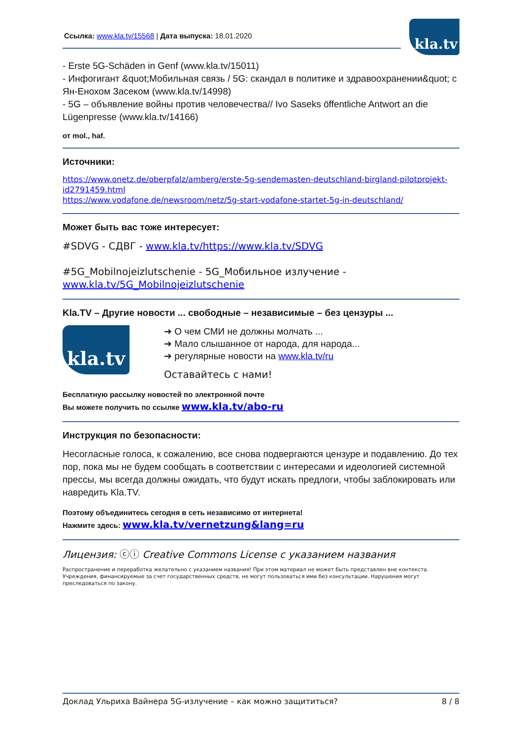kla.tv
Ссылка: www.kla.tv/15568 | Дата выпуска: 18.01.2020
- Erste 5G-Schäden in Genf (www.kla.tv/15011)
- Инфогигант &quot;Мобильная связь / 5G: скандал в политике и здравоохранении&quot; с Ян-Енохом Засеком (www.kla.tv/14998)
- 5G – объявление войны против человечества// Ivo Saseks öffentliche Antwort an die Lügenpresse (www.kla.tv/14166)
от mol., haf.
Источники:
https://www.onetz.de/oberpfalz/amberg/erste-5g-sendemasten-deutschland-birgland-pilotprojekt-id2791459.html
https://www.vodafone.de/newsroom/netz/5g-start-vodafone-startet-5g-in-deutschland/
Может быть вас тоже интересует:
#SDVG - СДВГ - www.kla.tv/https://www.kla.tv/SDVG
#5G_Mobilnojeizlutschenie - 5G_Мобильное излучение - www.kla.tv/5G_Mobilnojeizlutschenie
Kla.TV – Другие новости ... свободные – независимые – без цензуры ...
kla.tv
➔ О чем СМИ не должны молчать ...
➔ Мало слышанное от народа, для народа...
➔ регулярные новости на www.kla.tv/ru
Оставайтесь с нами!
Бесплатную рассылку новостей по электронной почте
Вы можете получить по ссылке www.kla.tv/abo-ru
Инструкция по безопасности:
Несогласные голоса, к сожалению, все снова подвергаются цензуре и подавлению. До тех пор, пока мы не будем сообщать в соответствии с интересами и идеологией системной прессы, мы всегда должны ожидать, что будут искать предлоги, чтобы заблокировать или навредить Kla.TV.
Поэтому объединитесь сегодня в сеть независимо от интернета!
Нажмите здесь: www.kla.tv/vernetzung&lang=ru
Лицензия: ⓒⓘ Creative Commons License с указанием названия
Распространение и переработка желательно с указанием названия! При этом материал не может быть представлен вне контекста. Учреждения, финансируемые за счет государственных средств, не могут пользоваться ими без консультации. Нарушения могут преследоваться по закону.
Доклад Ульриха Вайнера 5G-излучение – как можно защититься? 8 / 8